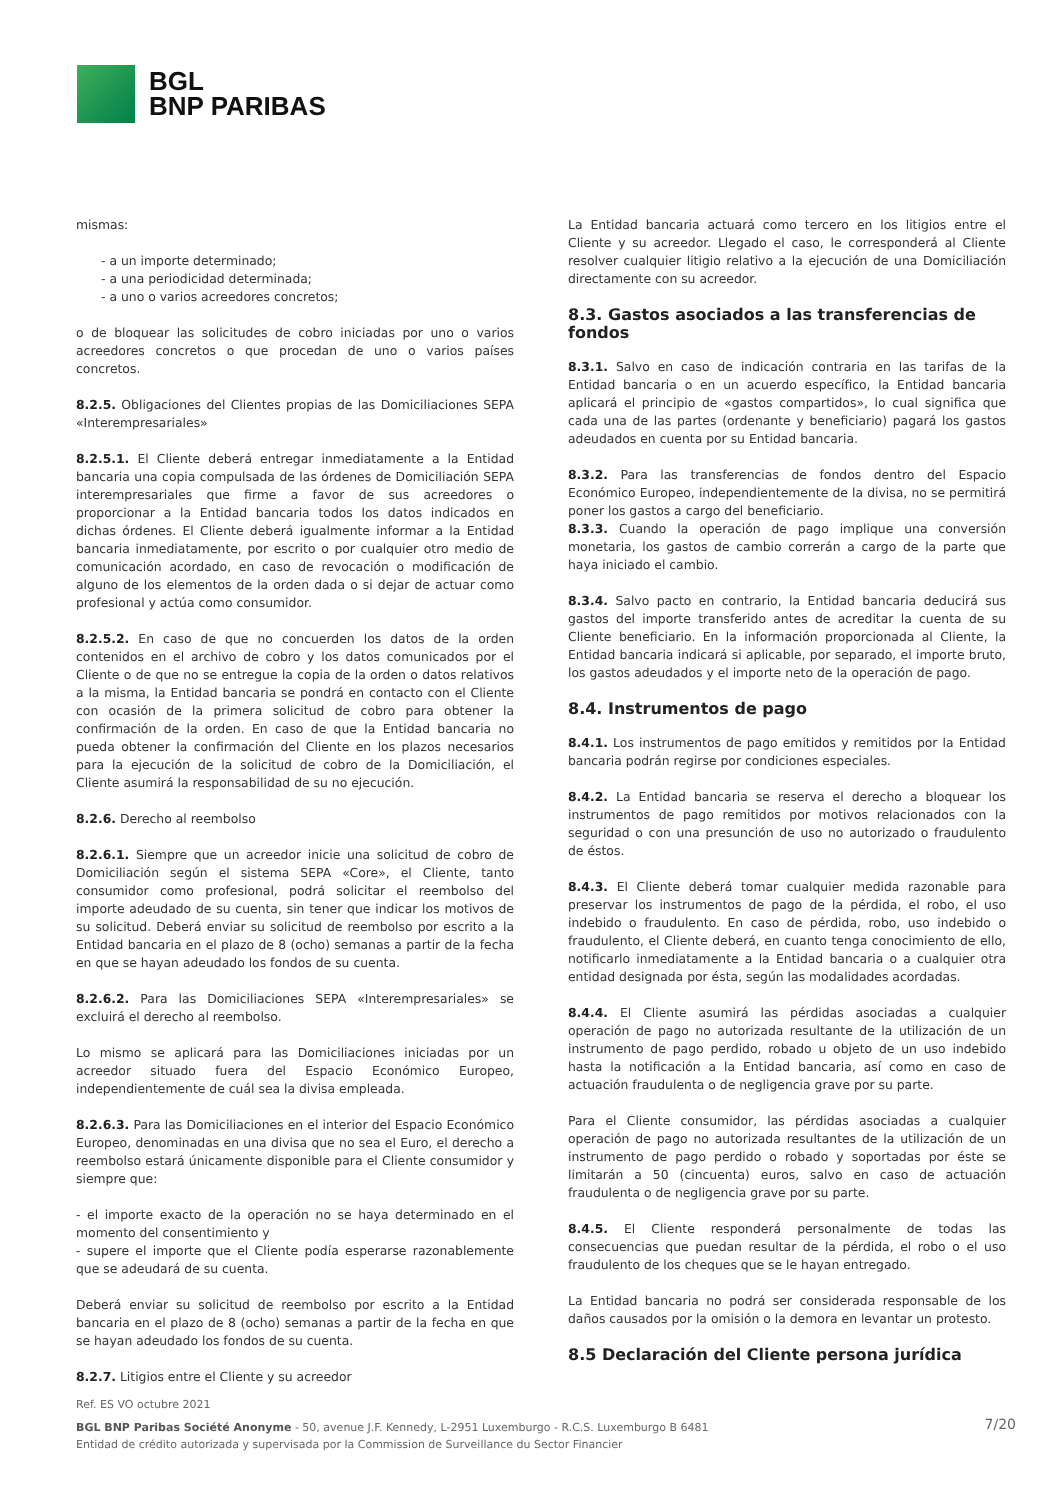BGL
BNP PARIBAS
mismas:
- a un importe determinado;
- a una periodicidad determinada;
- a uno o varios acreedores concretos;
o de bloquear las solicitudes de cobro iniciadas por uno o varios acreedores concretos o que procedan de uno o varios países concretos.
8.2.5. Obligaciones del Clientes propias de las Domiciliaciones SEPA «Interempresariales»
8.2.5.1. El Cliente deberá entregar inmediatamente a la Entidad bancaria una copia compulsada de las órdenes de Domiciliación SEPA interempresariales que firme a favor de sus acreedores o proporcionar a la Entidad bancaria todos los datos indicados en dichas órdenes. El Cliente deberá igualmente informar a la Entidad bancaria inmediatamente, por escrito o por cualquier otro medio de comunicación acordado, en caso de revocación o modificación de alguno de los elementos de la orden dada o si dejar de actuar como profesional y actúa como consumidor.
8.2.5.2. En caso de que no concuerden los datos de la orden contenidos en el archivo de cobro y los datos comunicados por el Cliente o de que no se entregue la copia de la orden o datos relativos a la misma, la Entidad bancaria se pondrá en contacto con el Cliente con ocasión de la primera solicitud de cobro para obtener la confirmación de la orden. En caso de que la Entidad bancaria no pueda obtener la confirmación del Cliente en los plazos necesarios para la ejecución de la solicitud de cobro de la Domiciliación, el Cliente asumirá la responsabilidad de su no ejecución.
8.2.6. Derecho al reembolso
8.2.6.1. Siempre que un acreedor inicie una solicitud de cobro de Domiciliación según el sistema SEPA «Core», el Cliente, tanto consumidor como profesional, podrá solicitar el reembolso del importe adeudado de su cuenta, sin tener que indicar los motivos de su solicitud. Deberá enviar su solicitud de reembolso por escrito a la Entidad bancaria en el plazo de 8 (ocho) semanas a partir de la fecha en que se hayan adeudado los fondos de su cuenta.
8.2.6.2. Para las Domiciliaciones SEPA «Interempresariales» se excluirá el derecho al reembolso.
Lo mismo se aplicará para las Domiciliaciones iniciadas por un acreedor situado fuera del Espacio Económico Europeo, independientemente de cuál sea la divisa empleada.
8.2.6.3. Para las Domiciliaciones en el interior del Espacio Económico Europeo, denominadas en una divisa que no sea el Euro, el derecho a reembolso estará únicamente disponible para el Cliente consumidor y siempre que:
- el importe exacto de la operación no se haya determinado en el momento del consentimiento y
- supere el importe que el Cliente podía esperarse razonablemente que se adeudará de su cuenta.
Deberá enviar su solicitud de reembolso por escrito a la Entidad bancaria en el plazo de 8 (ocho) semanas a partir de la fecha en que se hayan adeudado los fondos de su cuenta.
8.2.7. Litigios entre el Cliente y su acreedor
La Entidad bancaria actuará como tercero en los litigios entre el Cliente y su acreedor. Llegado el caso, le corresponderá al Cliente resolver cualquier litigio relativo a la ejecución de una Domiciliación directamente con su acreedor.
8.3. Gastos asociados a las transferencias de fondos
8.3.1. Salvo en caso de indicación contraria en las tarifas de la Entidad bancaria o en un acuerdo específico, la Entidad bancaria aplicará el principio de «gastos compartidos», lo cual significa que cada una de las partes (ordenante y beneficiario) pagará los gastos adeudados en cuenta por su Entidad bancaria.
8.3.2. Para las transferencias de fondos dentro del Espacio Económico Europeo, independientemente de la divisa, no se permitirá poner los gastos a cargo del beneficiario.
8.3.3. Cuando la operación de pago implique una conversión monetaria, los gastos de cambio correrán a cargo de la parte que haya iniciado el cambio.
8.3.4. Salvo pacto en contrario, la Entidad bancaria deducirá sus gastos del importe transferido antes de acreditar la cuenta de su Cliente beneficiario. En la información proporcionada al Cliente, la Entidad bancaria indicará si aplicable, por separado, el importe bruto, los gastos adeudados y el importe neto de la operación de pago.
8.4. Instrumentos de pago
8.4.1. Los instrumentos de pago emitidos y remitidos por la Entidad bancaria podrán regirse por condiciones especiales.
8.4.2. La Entidad bancaria se reserva el derecho a bloquear los instrumentos de pago remitidos por motivos relacionados con la seguridad o con una presunción de uso no autorizado o fraudulento de éstos.
8.4.3. El Cliente deberá tomar cualquier medida razonable para preservar los instrumentos de pago de la pérdida, el robo, el uso indebido o fraudulento. En caso de pérdida, robo, uso indebido o fraudulento, el Cliente deberá, en cuanto tenga conocimiento de ello, notificarlo inmediatamente a la Entidad bancaria o a cualquier otra entidad designada por ésta, según las modalidades acordadas.
8.4.4. El Cliente asumirá las pérdidas asociadas a cualquier operación de pago no autorizada resultante de la utilización de un instrumento de pago perdido, robado u objeto de un uso indebido hasta la notificación a la Entidad bancaria, así como en caso de actuación fraudulenta o de negligencia grave por su parte.
Para el Cliente consumidor, las pérdidas asociadas a cualquier operación de pago no autorizada resultantes de la utilización de un instrumento de pago perdido o robado y soportadas por éste se limitarán a 50 (cincuenta) euros, salvo en caso de actuación fraudulenta o de negligencia grave por su parte.
8.4.5. El Cliente responderá personalmente de todas las consecuencias que puedan resultar de la pérdida, el robo o el uso fraudulento de los cheques que se le hayan entregado.
La Entidad bancaria no podrá ser considerada responsable de los daños causados por la omisión o la demora en levantar un protesto.
8.5 Declaración del Cliente persona jurídica
Ref. ES VO octubre 2021
BGL BNP Paribas Société Anonyme - 50, avenue J.F. Kennedy, L-2951 Luxemburgo - R.C.S. Luxemburgo B 6481
Entidad de crédito autorizada y supervisada por la Commission de Surveillance du Sector Financier
7/20